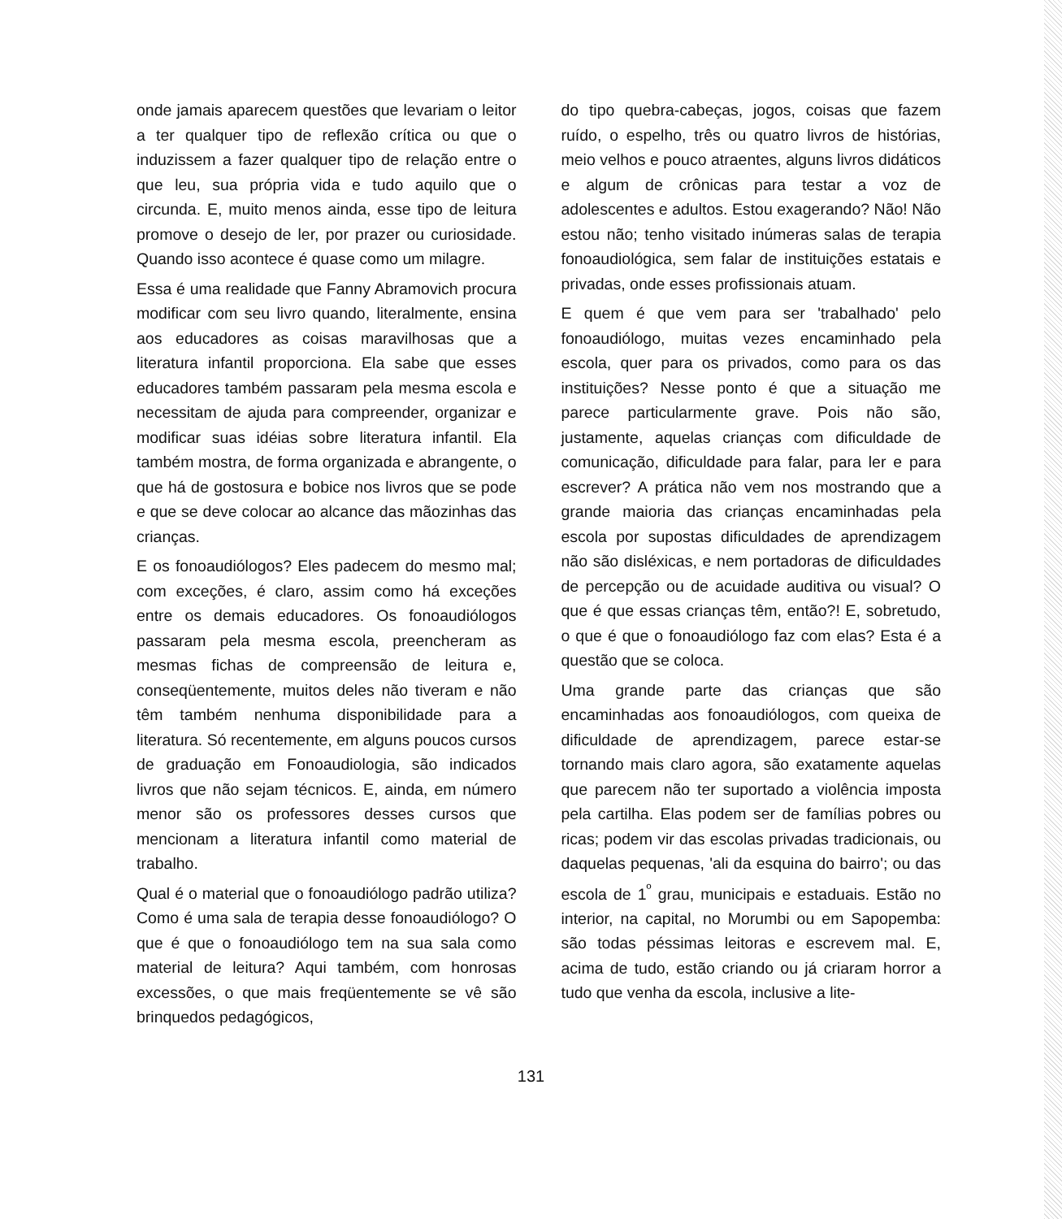onde jamais aparecem questões que levariam o leitor a ter qualquer tipo de reflexão crítica ou que o induzissem a fazer qualquer tipo de relação entre o que leu, sua própria vida e tudo aquilo que o circunda. E, muito menos ainda, esse tipo de leitura promove o desejo de ler, por prazer ou curiosidade. Quando isso acontece é quase como um milagre.
Essa é uma realidade que Fanny Abramovich procura modificar com seu livro quando, literalmente, ensina aos educadores as coisas maravilhosas que a literatura infantil proporciona. Ela sabe que esses educadores também passaram pela mesma escola e necessitam de ajuda para compreender, organizar e modificar suas idéias sobre literatura infantil. Ela também mostra, de forma organizada e abrangente, o que há de gostosura e bobice nos livros que se pode e que se deve colocar ao alcance das mãozinhas das crianças.
E os fonoaudiólogos? Eles padecem do mesmo mal; com exceções, é claro, assim como há exceções entre os demais educadores. Os fonoaudiólogos passaram pela mesma escola, preencheram as mesmas fichas de compreensão de leitura e, conseqüentemente, muitos deles não tiveram e não têm também nenhuma disponibilidade para a literatura. Só recentemente, em alguns poucos cursos de graduação em Fonoaudiologia, são indicados livros que não sejam técnicos. E, ainda, em número menor são os professores desses cursos que mencionam a literatura infantil como material de trabalho.
Qual é o material que o fonoaudiólogo padrão utiliza? Como é uma sala de terapia desse fonoaudiólogo? O que é que o fonoaudiólogo tem na sua sala como material de leitura? Aqui também, com honrosas excessões, o que mais freqüentemente se vê são brinquedos pedagógicos,
do tipo quebra-cabeças, jogos, coisas que fazem ruído, o espelho, três ou quatro livros de histórias, meio velhos e pouco atraentes, alguns livros didáticos e algum de crônicas para testar a voz de adolescentes e adultos. Estou exagerando? Não! Não estou não; tenho visitado inúmeras salas de terapia fonoaudiológica, sem falar de instituições estatais e privadas, onde esses profissionais atuam.
E quem é que vem para ser 'trabalhado' pelo fonoaudiólogo, muitas vezes encaminhado pela escola, quer para os privados, como para os das instituições? Nesse ponto é que a situação me parece particularmente grave. Pois não são, justamente, aquelas crianças com dificuldade de comunicação, dificuldade para falar, para ler e para escrever? A prática não vem nos mostrando que a grande maioria das crianças encaminhadas pela escola por supostas dificuldades de aprendizagem não são disléxicas, e nem portadoras de dificuldades de percepção ou de acuidade auditiva ou visual? O que é que essas crianças têm, então?! E, sobretudo, o que é que o fonoaudiólogo faz com elas? Esta é a questão que se coloca.
Uma grande parte das crianças que são encaminhadas aos fonoaudiólogos, com queixa de dificuldade de aprendizagem, parece estar-se tornando mais claro agora, são exatamente aquelas que parecem não ter suportado a violência imposta pela cartilha. Elas podem ser de famílias pobres ou ricas; podem vir das escolas privadas tradicionais, ou daquelas pequenas, 'ali da esquina do bairro'; ou das escola de 1<sup>º</sup> grau, municipais e estaduais. Estão no interior, na capital, no Morumbi ou em Sapopemba: são todas péssimas leitoras e escrevem mal. E, acima de tudo, estão criando ou já criaram horror a tudo que venha da escola, inclusive a lite-
131